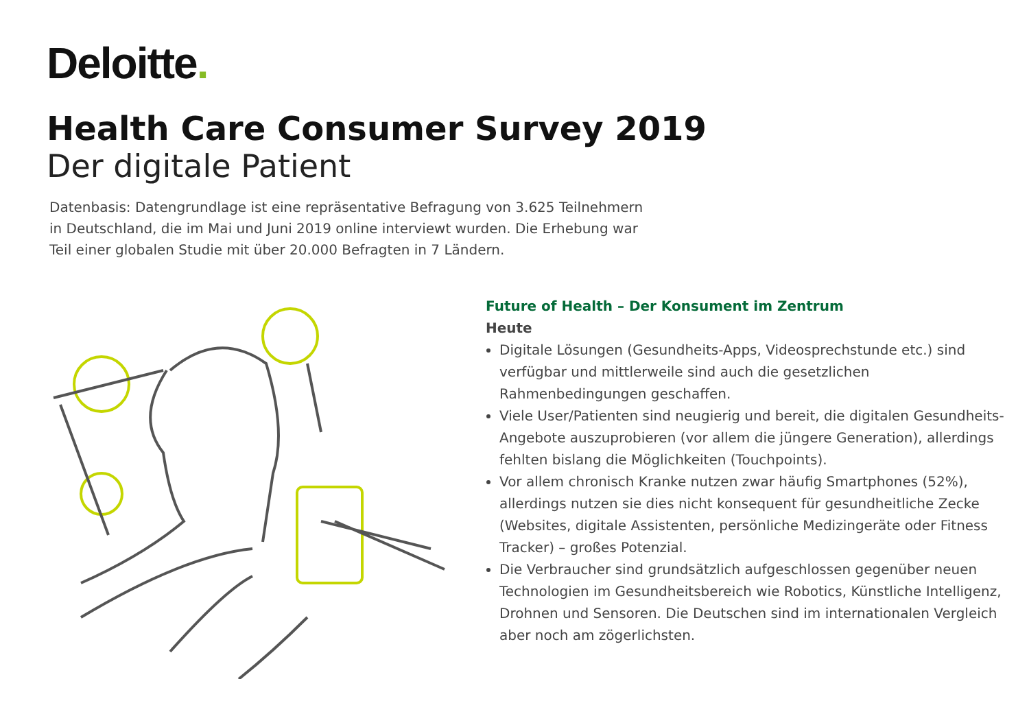Deloitte.
Health Care Consumer Survey 2019
Der digitale Patient
Datenbasis: Datengrundlage ist eine repräsentative Befragung von 3.625 Teilnehmern in Deutschland, die im Mai und Juni 2019 online interviewt wurden. Die Erhebung war Teil einer globalen Studie mit über 20.000 Befragten in 7 Ländern.
Future of Health – Der Konsument im Zentrum
Heute
Digitale Lösungen (Gesundheits-Apps, Videosprechstunde etc.) sind verfügbar und mittlerweile sind auch die gesetzlichen Rahmenbedingungen geschaffen.
Viele User/Patienten sind neugierig und bereit, die digitalen Gesundheits-Angebote auszuprobieren (vor allem die jüngere Generation), allerdings fehlten bislang die Möglichkeiten (Touchpoints).
Vor allem chronisch Kranke nutzen zwar häufig Smartphones (52%), allerdings nutzen sie dies nicht konsequent für gesundheitliche Zecke (Websites, digitale Assistenten, persönliche Medizingeräte oder Fitness Tracker) – großes Potenzial.
Die Verbraucher sind grundsätzlich aufgeschlossen gegenüber neuen Technologien im Gesundheitsbereich wie Robotics, Künstliche Intelligenz, Drohnen und Sensoren. Die Deutschen sind im internationalen Vergleich aber noch am zögerlichsten.